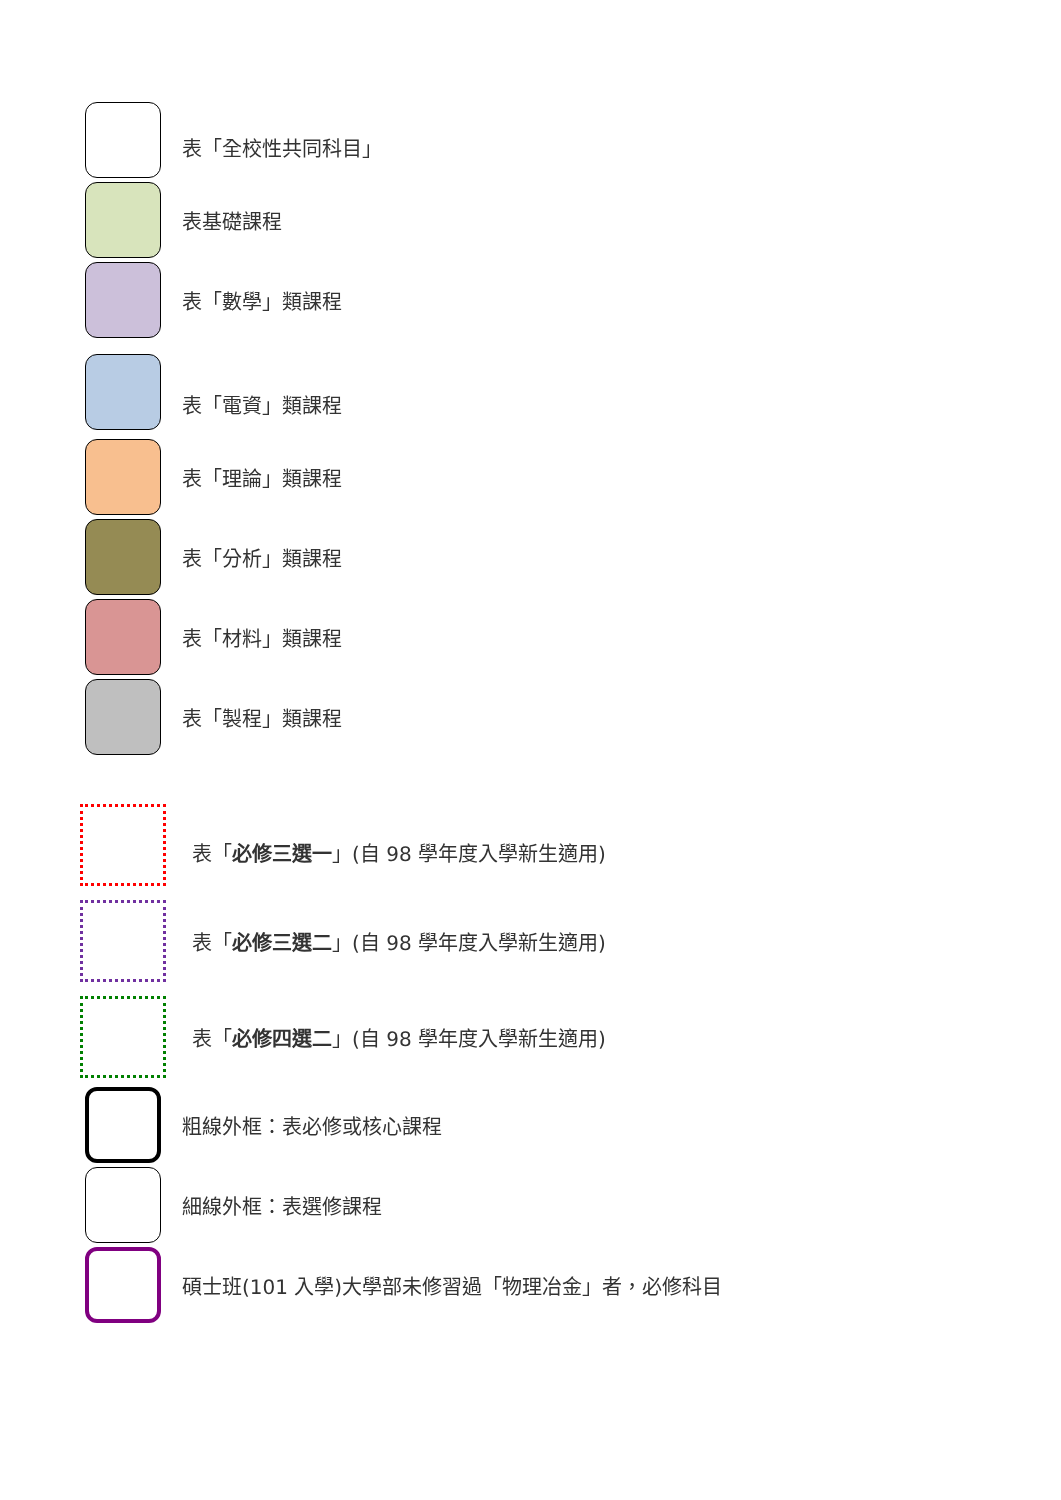表「全校性共同科目」
表基礎課程
表「數學」類課程
表「電資」類課程
表「理論」類課程
表「分析」類課程
表「材料」類課程
表「製程」類課程
表「必修三選一」(自 98 學年度入學新生適用)
表「必修三選二」(自 98 學年度入學新生適用)
表「必修四選二」(自 98 學年度入學新生適用)
粗線外框：表必修或核心課程
細線外框：表選修課程
碩士班(101 入學)大學部未修習過「物理冶金」者，必修科目